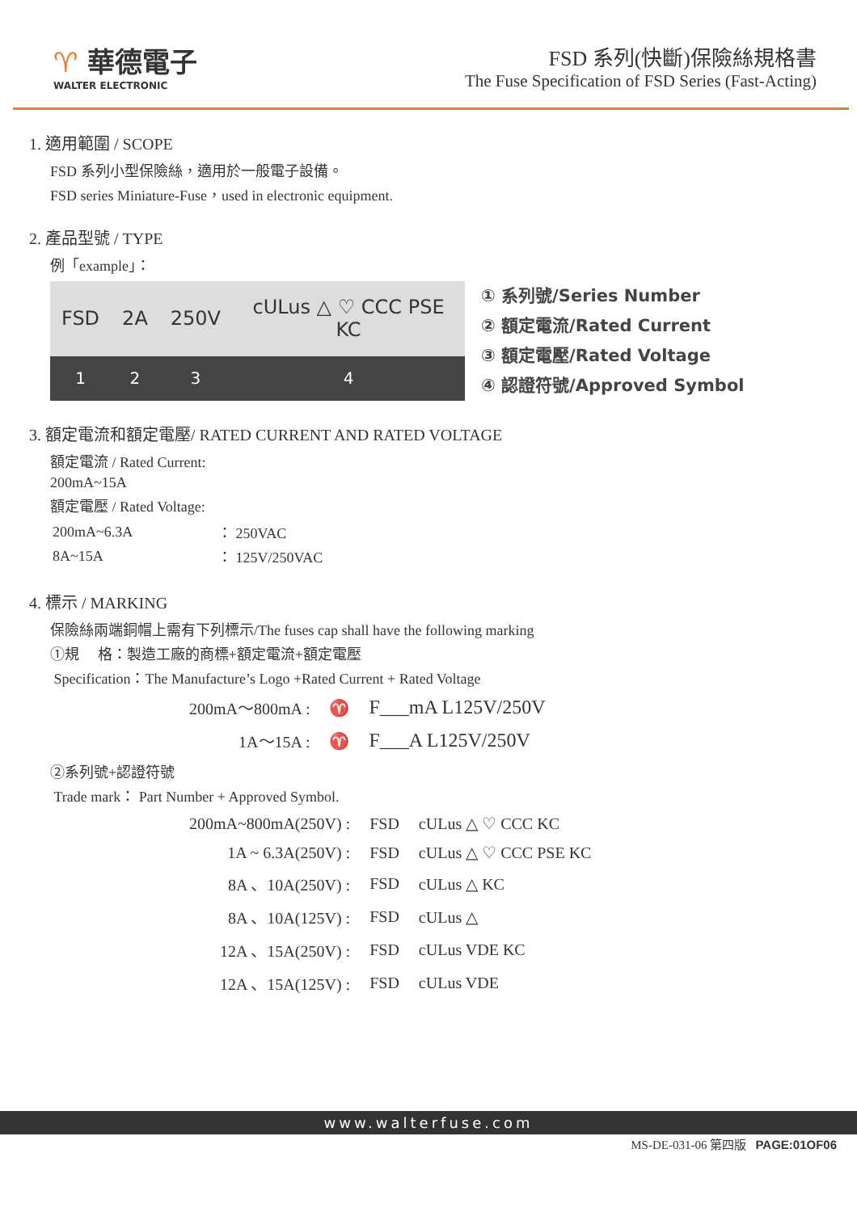♈ 華德電子
WALTER ELECTRONIC
FSD 系列(快斷)保險絲規格書
The Fuse Specification of FSD Series (Fast-Acting)
1. 適用範圍 / SCOPE
FSD 系列小型保險絲，適用於一般電子設備。
FSD series Miniature-Fuse，used in electronic equipment.
2. 產品型號 / TYPE
例「example」：
| FSD | 2A | 250V | cULus △ ♡ CCC PSE KC |
| 1 | 2 | 3 | 4 |
① 系列號/Series Number
② 額定電流/Rated Current
③ 額定電壓/Rated Voltage
④ 認證符號/Approved Symbol
3. 額定電流和額定電壓/ RATED CURRENT AND RATED VOLTAGE
額定電流 / Rated Current:
200mA~15A
額定電壓 / Rated Voltage:
| 200mA~6.3A | ： 250VAC |
| 8A~15A | ： 125V/250VAC |
4. 標示 / MARKING
保險絲兩端銅帽上需有下列標示/The fuses cap shall have the following marking
①規　 格：製造工廠的商標+額定電流+額定電壓
Specification：The Manufacture’s Logo +Rated Current + Rated Voltage
| 200mA～800mA : | ♈ | F___mA L125V/250V |
| 1A～15A : | ♈ | F___A L125V/250V |
②系列號+認證符號
Trade mark： Part Number + Approved Symbol.
| 200mA~800mA(250V) : | FSD | cULus △ ♡ CCC KC |
| 1A ~ 6.3A(250V) : | FSD | cULus △ ♡ CCC PSE KC |
| 8A 、10A(250V) : | FSD | cULus △ KC |
| 8A 、10A(125V) : | FSD | cULus △ |
| 12A 、15A(250V) : | FSD | cULus VDE KC |
| 12A 、15A(125V) : | FSD | cULus VDE |
www.walterfuse.com
MS-DE-031-06 第四版 PAGE:01OF06